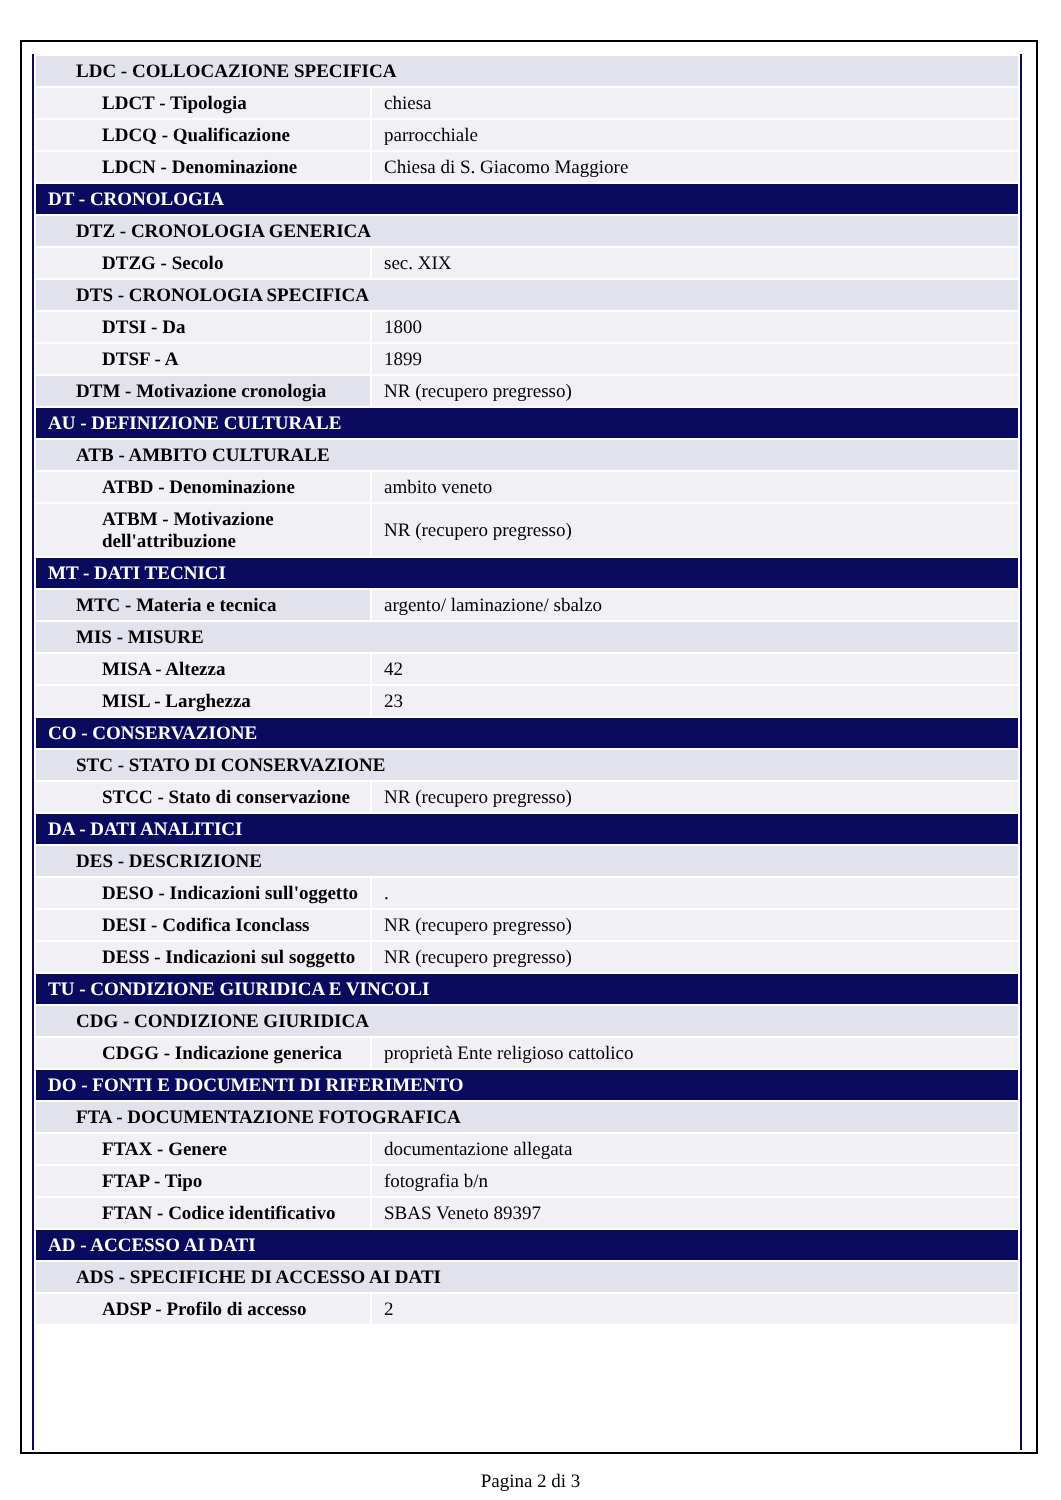| LDC - COLLOCAZIONE SPECIFICA | |
| LDCT - Tipologia | chiesa |
| LDCQ - Qualificazione | parrocchiale |
| LDCN - Denominazione | Chiesa di S. Giacomo Maggiore |
| DT - CRONOLOGIA | |
| DTZ - CRONOLOGIA GENERICA | |
| DTZG - Secolo | sec. XIX |
| DTS - CRONOLOGIA SPECIFICA | |
| DTSI - Da | 1800 |
| DTSF - A | 1899 |
| DTM - Motivazione cronologia | NR (recupero pregresso) |
| AU - DEFINIZIONE CULTURALE | |
| ATB - AMBITO CULTURALE | |
| ATBD - Denominazione | ambito veneto |
| ATBM - Motivazione dell'attribuzione | NR (recupero pregresso) |
| MT - DATI TECNICI | |
| MTC - Materia e tecnica | argento/ laminazione/ sbalzo |
| MIS - MISURE | |
| MISA - Altezza | 42 |
| MISL - Larghezza | 23 |
| CO - CONSERVAZIONE | |
| STC - STATO DI CONSERVAZIONE | |
| STCC - Stato di conservazione | NR (recupero pregresso) |
| DA - DATI ANALITICI | |
| DES - DESCRIZIONE | |
| DESO - Indicazioni sull'oggetto | . |
| DESI - Codifica Iconclass | NR (recupero pregresso) |
| DESS - Indicazioni sul soggetto | NR (recupero pregresso) |
| TU - CONDIZIONE GIURIDICA E VINCOLI | |
| CDG - CONDIZIONE GIURIDICA | |
| CDGG - Indicazione generica | proprietà Ente religioso cattolico |
| DO - FONTI E DOCUMENTI DI RIFERIMENTO | |
| FTA - DOCUMENTAZIONE FOTOGRAFICA | |
| FTAX - Genere | documentazione allegata |
| FTAP - Tipo | fotografia b/n |
| FTAN - Codice identificativo | SBAS Veneto 89397 |
| AD - ACCESSO AI DATI | |
| ADS - SPECIFICHE DI ACCESSO AI DATI | |
| ADSP - Profilo di accesso | 2 |
Pagina 2 di 3